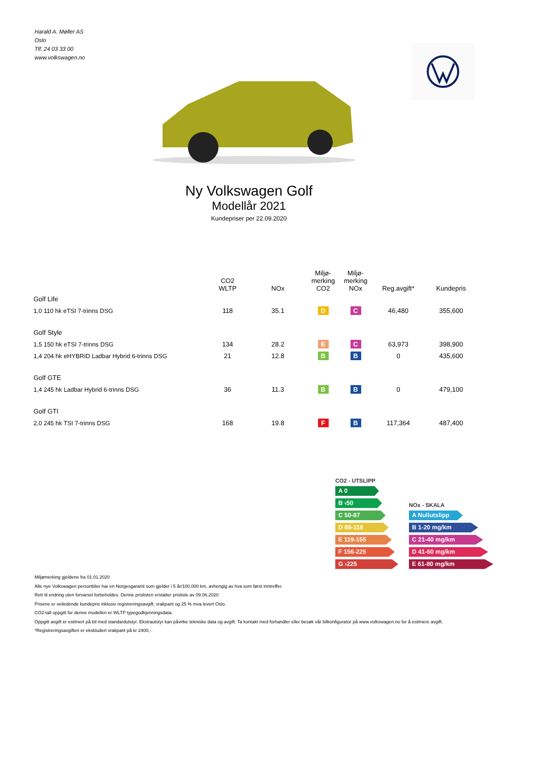Harald A. Møller AS
Oslo
Tlf. 24 03 33 00
www.volkswagen.no
Ny Volkswagen Golf
Modellår 2021
Kundepriser per 22.09.2020
| | CO2 WLTP | NOx | Miljø- merking CO2 | Miljø- merking NOx | Reg.avgift* | Kundepris |
| --- | --- | --- | --- | --- | --- | --- |
| Golf Life | | | | | | |
| 1,0 110 hk eTSI 7-trinns DSG | 118 | 35.1 | D | C | 46,480 | 355,600 |
| Golf Style | | | | | | |
| 1,5 150 hk eTSI 7-trinns DSG | 134 | 28.2 | E | C | 63,973 | 398,900 |
| 1,4 204 hk eHYBRID Ladbar Hybrid 6-trinns DSG | 21 | 12.8 | B | B | 0 | 435,600 |
| Golf GTE | | | | | | |
| 1,4 245 hk Ladbar Hybrid 6-trinns DSG | 36 | 11.3 | B | B | 0 | 479,100 |
| Golf GTI | | | | | | |
| 2,0 245 hk TSI 7-trinns DSG | 168 | 19.8 | F | B | 117,364 | 487,400 |
CO2 - UTSLIPP
A 0
B ‹50
C 50-87
D 88-118
E 119-155
F 156-225
G ›225
NOx - SKALA
A Nullutslipp
B 1-20 mg/km
C 21-40 mg/km
D 41-60 mg/km
E 61-80 mg/km
Miljømerking gjeldene fra 01.01.2020
Alle nye Volkswagen personbiler har en Norgesgaranti som gjelder i 5 år/100.000 km, avhengig av hva som først inntreffer.
Rett til endring uten forvarsel forbeholdes. Denne prislisten erstatter prisliste av 09.06.2020
Prisene er veiledende kundepris inklusiv registreringsavgift, vrakpant og 25 % mva levert Oslo.
CO2-tall oppgitt for denne modellen er WLTP typegodkjenningsdata.
Oppgitt avgift er estimert på bil med standardutstyr. Ekstrautstyr kan påvirke tekniske data og avgift. Ta kontakt med forhandler eller besøk vår bilkonfigurator på www.volkswagen.no for å estimere avgift.
*Registreringsavgiften er ekskludert vrakpant på kr 2400,-.